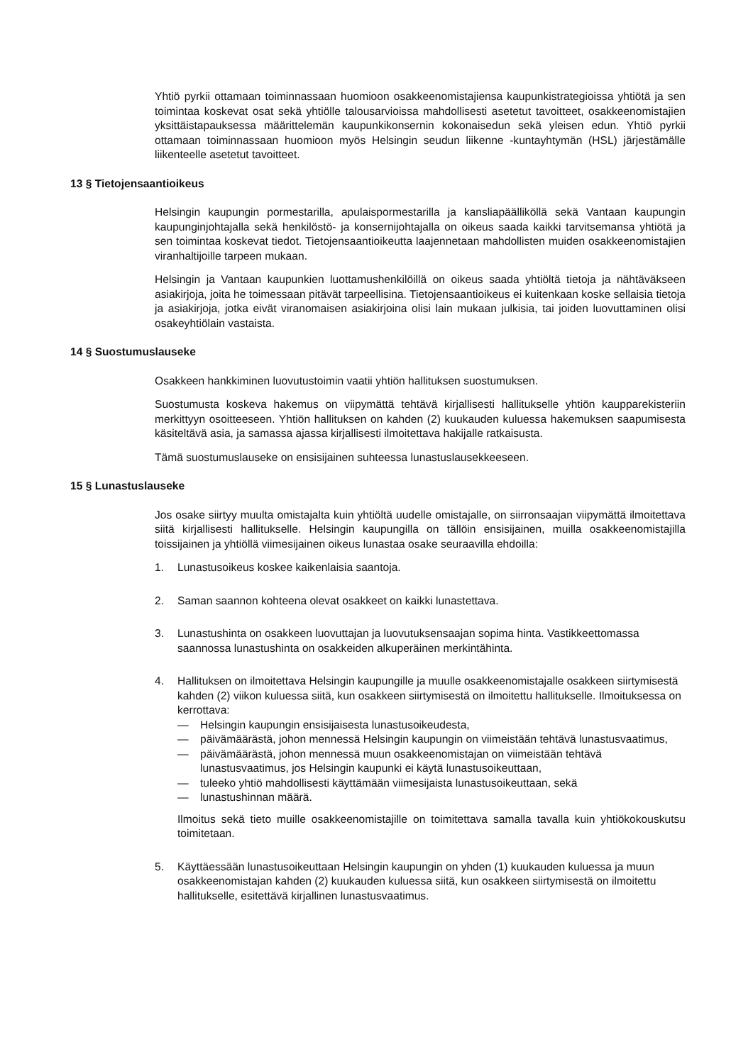Yhtiö pyrkii ottamaan toiminnassaan huomioon osakkeenomistajiensa kaupunkistrategioissa yhtiötä ja sen toimintaa koskevat osat sekä yhtiölle talousarvioissa mahdollisesti asetetut tavoitteet, osakkeenomistajien yksittäistapauksessa määrittelemän kaupunkikonsernin kokonaisedun sekä yleisen edun. Yhtiö pyrkii ottamaan toiminnassaan huomioon myös Helsingin seudun liikenne -kuntayhtymän (HSL) järjestämälle liikenteelle asetetut tavoitteet.
13 § Tietojensaantioikeus
Helsingin kaupungin pormestarilla, apulaispormestarilla ja kansliapäälliköllä sekä Vantaan kaupungin kaupunginjohtajalla sekä henkilöstö- ja konsernijohtajalla on oikeus saada kaikki tarvitsemansa yhtiötä ja sen toimintaa koskevat tiedot. Tietojensaantioikeutta laajennetaan mahdollisten muiden osakkeenomistajien viranhaltijoille tarpeen mukaan.
Helsingin ja Vantaan kaupunkien luottamushenkilöillä on oikeus saada yhtiöltä tietoja ja nähtäväkseen asiakirjoja, joita he toimessaan pitävät tarpeellisina. Tietojensaantioikeus ei kuitenkaan koske sellaisia tietoja ja asiakirjoja, jotka eivät viranomaisen asiakirjoina olisi lain mukaan julkisia, tai joiden luovuttaminen olisi osakeyhtiölain vastaista.
14 § Suostumuslauseke
Osakkeen hankkiminen luovutustoimin vaatii yhtiön hallituksen suostumuksen.
Suostumusta koskeva hakemus on viipymättä tehtävä kirjallisesti hallitukselle yhtiön kaupparekisteriin merkittyyn osoitteeseen. Yhtiön hallituksen on kahden (2) kuukauden kuluessa hakemuksen saapumisesta käsiteltävä asia, ja samassa ajassa kirjallisesti ilmoitettava hakijalle ratkaisusta.
Tämä suostumuslauseke on ensisijainen suhteessa lunastuslausekkeeseen.
15 § Lunastuslauseke
Jos osake siirtyy muulta omistajalta kuin yhtiöltä uudelle omistajalle, on siirronsaajan viipymättä ilmoitettava siitä kirjallisesti hallitukselle. Helsingin kaupungilla on tällöin ensisijainen, muilla osakkeenomistajilla toissijainen ja yhtiöllä viimesijainen oikeus lunastaa osake seuraavilla ehdoilla:
1. Lunastusoikeus koskee kaikenlaisia saantoja.
2. Saman saannon kohteena olevat osakkeet on kaikki lunastettava.
3. Lunastushinta on osakkeen luovuttajan ja luovutuksensaajan sopima hinta. Vastikkeettomassa saannossa lunastushinta on osakkeiden alkuperäinen merkintähinta.
4. Hallituksen on ilmoitettava Helsingin kaupungille ja muulle osakkeenomistajalle osakkeen siirtymisestä kahden (2) viikon kuluessa siitä, kun osakkeen siirtymisestä on ilmoitettu hallitukselle. Ilmoituksessa on kerrottava:
— Helsingin kaupungin ensisijaisesta lunastusoikeudesta,
— päivämäärästä, johon mennessä Helsingin kaupungin on viimeistään tehtävä lunastusvaatimus,
— päivämäärästä, johon mennessä muun osakkeenomistajan on viimeistään tehtävä lunastusvaatimus, jos Helsingin kaupunki ei käytä lunastusoikeuttaan,
— tuleeko yhtiö mahdollisesti käyttämään viimesijaista lunastusoikeuttaan, sekä
— lunastushinnan määrä.
Ilmoitus sekä tieto muille osakkeenomistajille on toimitettava samalla tavalla kuin yhtiökokouskutsu toimitetaan.
5. Käyttäessään lunastusoikeuttaan Helsingin kaupungin on yhden (1) kuukauden kuluessa ja muun osakkeenomistajan kahden (2) kuukauden kuluessa siitä, kun osakkeen siirtymisestä on ilmoitettu hallitukselle, esitettävä kirjallinen lunastusvaatimus.